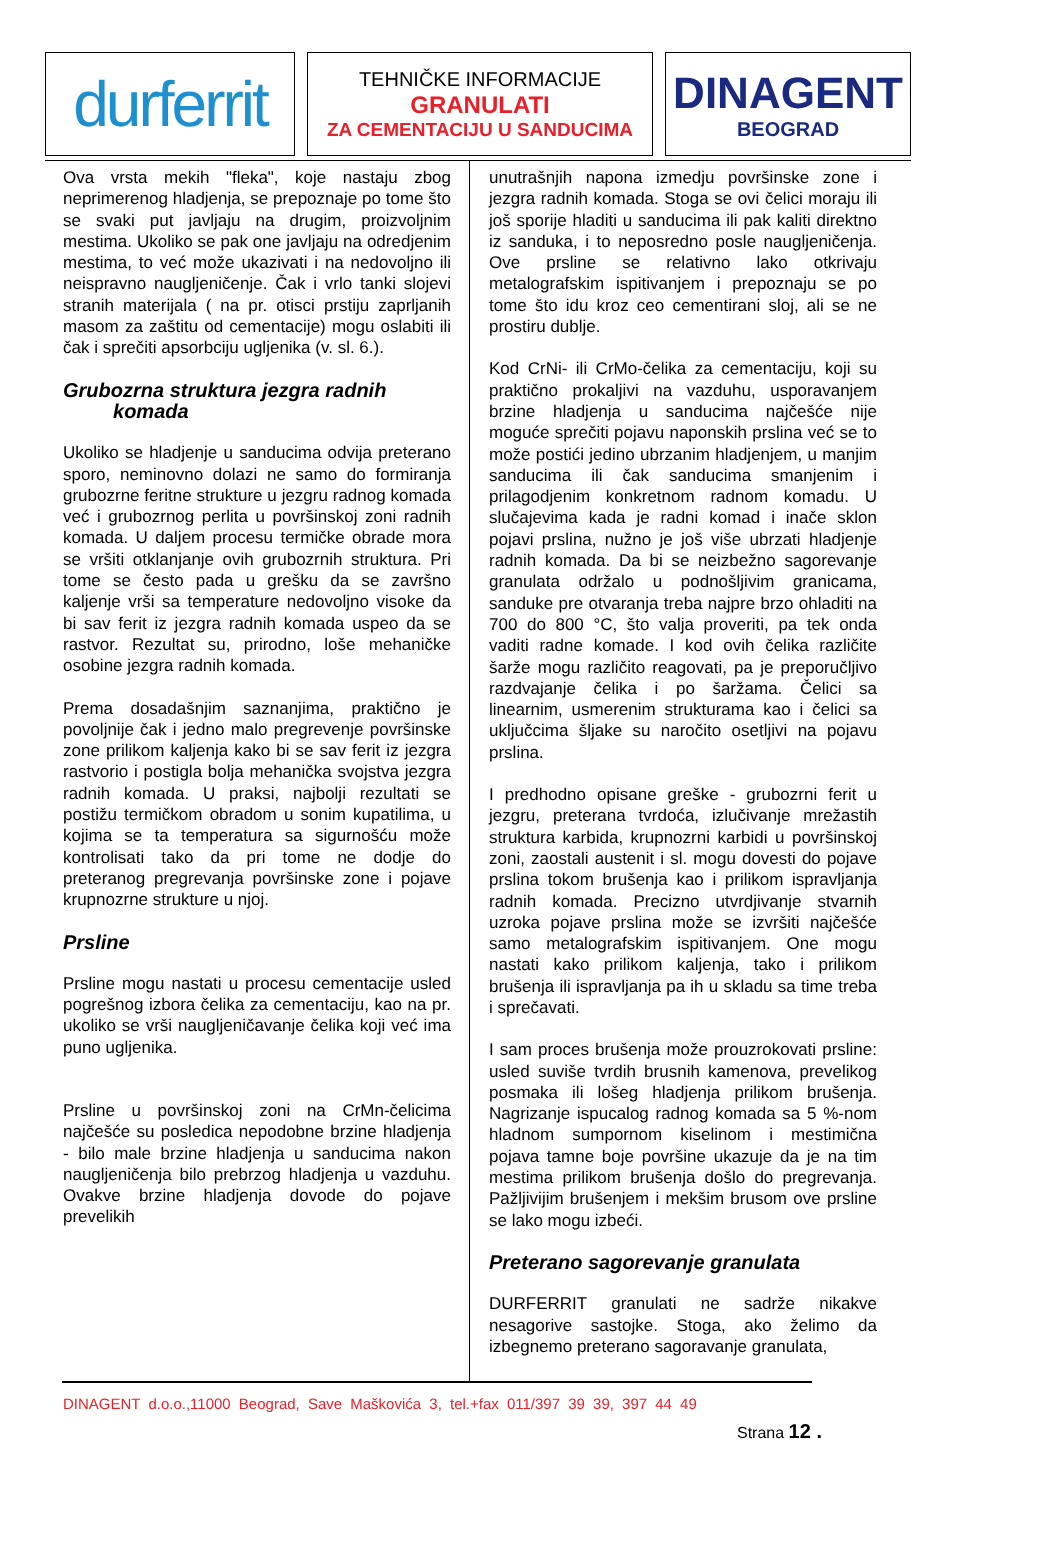durferrit
TEHNIČKE INFORMACIJE
GRANULATI
ZA CEMENTACIJU U SANDUCIMA
DINAGENT
BEOGRAD
Ova vrsta mekih "fleka", koje nastaju zbog neprimerenog hladjenja, se prepoznaje po tome što se svaki put javljaju na drugim, proizvoljnim mestima. Ukoliko se pak one javljaju na odredjenim mestima, to već može ukazivati i na nedovoljno ili neispravno naugljeničenje. Čak i vrlo tanki slojevi stranih materijala ( na pr. otisci prstiju zaprljanih masom za zaštitu od cementacije) mogu oslabiti ili čak i sprečiti apsorbciju ugljenika (v. sl. 6.).
Grubozrna struktura jezgra radnih
komada
Ukoliko se hladjenje u sanducima odvija preterano sporo, neminovno dolazi ne samo do formiranja grubozrne feritne strukture u jezgru radnog komada već i grubozrnog perlita u površinskoj zoni radnih komada. U daljem procesu termičke obrade mora se vršiti otklanjanje ovih grubozrnih struktura. Pri tome se često pada u grešku da se završno kaljenje vrši sa temperature nedovoljno visoke da bi sav ferit iz jezgra radnih komada uspeo da se rastvor. Rezultat su, prirodno, loše mehaničke osobine jezgra radnih komada.
Prema dosadašnjim saznanjima, praktično je povoljnije čak i jedno malo pregrevenje površinske zone prilikom kaljenja kako bi se sav ferit iz jezgra rastvorio i postigla bolja mehanička svojstva jezgra radnih komada. U praksi, najbolji rezultati se postižu termičkom obradom u sonim kupatilima, u kojima se ta temperatura sa sigurnošću može kontrolisati tako da pri tome ne dodje do preteranog pregrevanja površinske zone i pojave krupnozrne strukture u njoj.
Prsline
Prsline mogu nastati u procesu cementacije usled pogrešnog izbora čelika za cementaciju, kao na pr. ukoliko se vrši naugljeničavanje čelika koji već ima puno ugljenika.
Prsline u površinskoj zoni na CrMn-čelicima najčešće su posledica nepodobne brzine hladjenja - bilo male brzine hladjenja u sanducima nakon naugljeničenja bilo prebrzog hladjenja u vazduhu. Ovakve brzine hladjenja dovode do pojave prevelikih
unutrašnjih napona izmedju površinske zone i jezgra radnih komada. Stoga se ovi čelici moraju ili još sporije hladiti u sanducima ili pak kaliti direktno iz sanduka, i to neposredno posle naugljeničenja. Ove prsline se relativno lako otkrivaju metalografskim ispitivanjem i prepoznaju se po tome što idu kroz ceo cementirani sloj, ali se ne prostiru dublje.
Kod CrNi- ili CrMo-čelika za cementaciju, koji su praktično prokaljivi na vazduhu, usporavanjem brzine hladjenja u sanducima najčešće nije moguće sprečiti pojavu naponskih prslina već se to može postići jedino ubrzanim hladjenjem, u manjim sanducima ili čak sanducima smanjenim i prilagodjenim konkretnom radnom komadu. U slučajevima kada je radni komad i inače sklon pojavi prslina, nužno je još više ubrzati hladjenje radnih komada. Da bi se neizbežno sagorevanje granulata održalo u podnošljivim granicama, sanduke pre otvaranja treba najpre brzo ohladiti na 700 do 800 °C, što valja proveriti, pa tek onda vaditi radne komade. I kod ovih čelika različite šarže mogu različito reagovati, pa je preporučljivo razdvajanje čelika i po šaržama. Čelici sa linearnim, usmerenim strukturama kao i čelici sa uključcima šljake su naročito osetljivi na pojavu prslina.
I predhodno opisane greške - grubozrni ferit u jezgru, preterana tvrdoća, izlučivanje mrežastih struktura karbida, krupnozrni karbidi u površinskoj zoni, zaostali austenit i sl. mogu dovesti do pojave prslina tokom brušenja kao i prilikom ispravljanja radnih komada. Precizno utvrdjivanje stvarnih uzroka pojave prslina može se izvršiti najčešće samo metalografskim ispitivanjem. One mogu nastati kako prilikom kaljenja, tako i prilikom brušenja ili ispravljanja pa ih u skladu sa time treba i sprečavati.
I sam proces brušenja može prouzrokovati prsline: usled suviše tvrdih brusnih kamenova, prevelikog posmaka ili lošeg hladjenja prilikom brušenja. Nagrizanje ispucalog radnog komada sa 5 %-nom hladnom sumpornom kiselinom i mestimična pojava tamne boje površine ukazuje da je na tim mestima prilikom brušenja došlo do pregrevanja. Pažljivijim brušenjem i mekšim brusom ove prsline se lako mogu izbeći.
Preterano sagorevanje granulata
DURFERRIT granulati ne sadrže nikakve nesagorive sastojke. Stoga, ako želimo da izbegnemo preterano sagoravanje granulata,
DINAGENT d.o.o.,11000 Beograd, Save Maškovića 3, tel.+fax 011/397 39 39, 397 44 49
Strana 12 .